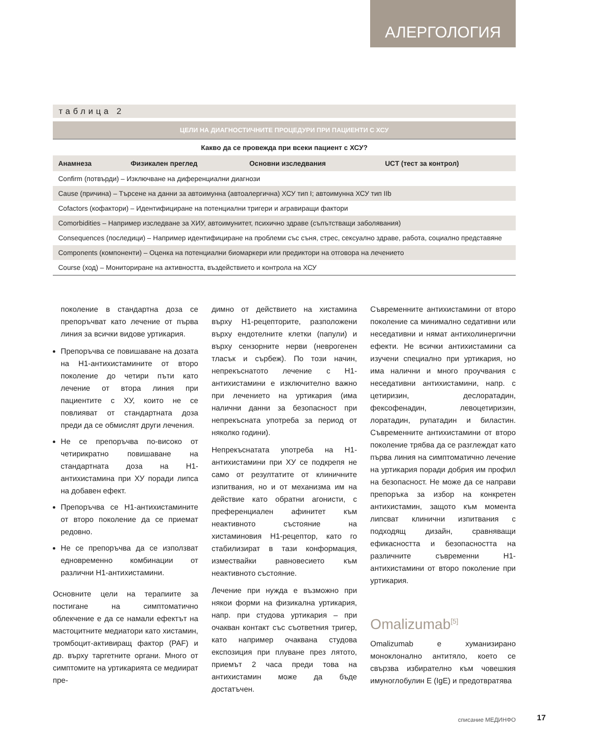АЛЕРГОЛОГИЯ
таблица 2
| ЦЕЛИ НА ДИАГНОСТИЧНИТЕ ПРОЦЕДУРИ ПРИ ПАЦИЕНТИ С ХСУ | | | |
| --- | --- | --- | --- |
| Какво да се провежда при всеки пациент с ХСУ? | | | |
| Анамнеза | Физикален преглед | Основни изследвания | UCT (тест за контрол) |
| Confirm (потвърди) – Изключване на диференциални диагнози | | | |
| Cause (причина) – Търсене на данни за автоимунна (автоалергична) ХСУ тип I; автоимунна ХСУ тип IIb | | | |
| Cofactors (кофактори) – Идентифициране на потенциални тригери и агравиращи фактори | | | |
| Comorbidities – Например изследване за ХИУ, автоимунитет, психично здраве (съпътстващи заболявания) | | | |
| Consequences (последици) – Например идентифициране на проблеми със съня, стрес, сексуално здраве, работа, социално представяне | | | |
| Components (компоненти) – Оценка на потенциални биомаркери или предиктори на отговора на лечението | | | |
| Course (ход) – Мониториране на активността, въздействието и контрола на ХСУ | | | |
поколение в стандартна доза се препоръчват като лечение от първа линия за всички видове уртикария.
Препоръчва се повишаване на дозата на Н1-антихистамините от второ поколение до четири пъти като лечение от втора линия при пациентите с ХУ, които не се повлияват от стандартната доза преди да се обмислят други лечения.
Не се препоръчва по-високо от четирикратно повишаване на стандартната доза на Н1-антихистамина при ХУ поради липса на добавен ефект.
Препоръчва се Н1-антихистамините от второ поколение да се приемат редовно.
Не се препоръчва да се използват едновременно комбинации от различни Н1-антихистамини.
Основните цели на терапиите за постигане на симптоматично облекчение е да се намали ефектът на мастоцитните медиатори като хистамин, тромбоцит-активиращ фактор (PAF) и др. върху таргетните органи. Много от симптомите на уртикарията се медиират пре-
димно от действието на хистамина върху Н1-рецепторите, разположени върху ендотелните клетки (папули) и върху сензорните нерви (неврогенен тласък и сърбеж). По този начин, непрекъснатото лечение с Н1-антихистамини е изключително важно при лечението на уртикария (има налични данни за безопасност при непрекъсната употреба за период от няколко години).
Непрекъснатата употреба на Н1-антихистамини при ХУ се подкрепя не само от резултатите от клиничните изпитвания, но и от механизма им на действие като обратни агонисти, с преференциален афинитет към неактивното състояние на хистаминовия Н1-рецептор, като го стабилизират в тази конформация, измествайки равновесието към неактивното състояние.
Лечение при нужда е възможно при някои форми на физикална уртикария, напр. при студова уртикария – при очакван контакт със съответния тригер, като например очаквана студова експозиция при плуване през лятото, приемът 2 часа преди това на антихистамин може да бъде достатъчен.
Съвременните антихистамини от второ поколение са минимално седативни или неседативни и нямат антихолинергични ефекти. Не всички антихистамини са изучени специално при уртикария, но има налични и много проучвания с неседативни антихистамини, напр. с цетиризин, деслоратадин, фексофенадин, левоцетиризин, лоратадин, рупатадин и биластин. Съвременните антихистамини от второ поколение трябва да се разглеждат като първа линия на симптоматично лечение на уртикария поради добрия им профил на безопасност. Не може да се направи препоръка за избор на конкретен антихистамин, защото към момента липсват клинични изпитвания с подходящ дизайн, сравняващи ефикасността и безопасността на различните съвременни Н1-антихистамини от второ поколение при уртикария.
Omalizumab<sup>[5]</sup>
Omalizumab е хуманизирано моноклонално антитяло, което се свързва избирателно към човешкия имуноглобулин Е (IgE) и предотвратява
списание МЕДИНФО 17